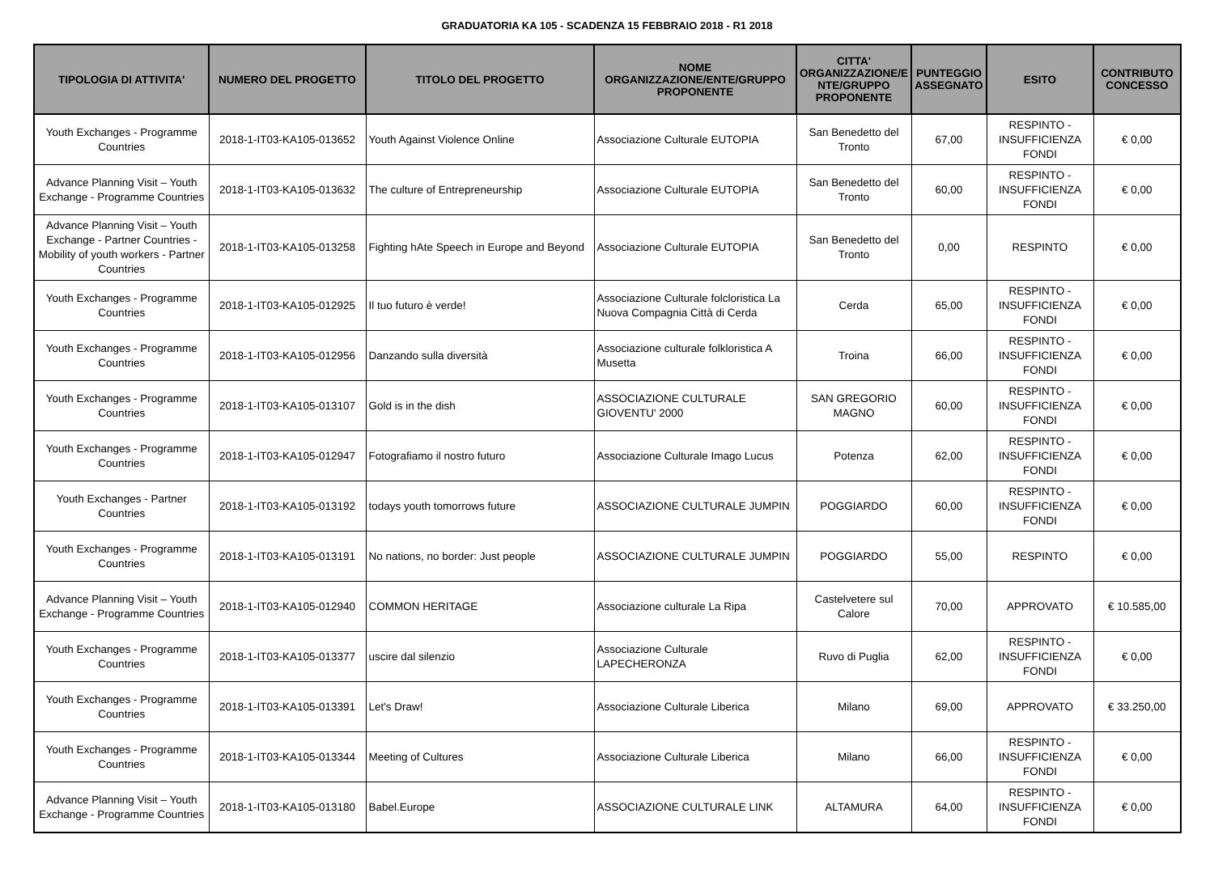GRADUATORIA KA 105 - SCADENZA 15 FEBBRAIO 2018 - R1 2018
| TIPOLOGIA DI ATTIVITA' | NUMERO DEL PROGETTO | TITOLO DEL PROGETTO | NOME ORGANIZZAZIONE/ENTE/GRUPPO PROPONENTE | CITTA' ORGANIZZAZIONE/E NTE/GRUPPO PROPONENTE | PUNTEGGIO ASSEGNATO | ESITO | CONTRIBUTO CONCESSO |
| --- | --- | --- | --- | --- | --- | --- | --- |
| Youth Exchanges - Programme Countries | 2018-1-IT03-KA105-013652 | Youth Against Violence Online | Associazione Culturale EUTOPIA | San Benedetto del Tronto | 67,00 | RESPINTO - INSUFFICIENZA FONDI | € 0,00 |
| Advance Planning Visit – Youth Exchange - Programme Countries | 2018-1-IT03-KA105-013632 | The culture of Entrepreneurship | Associazione Culturale EUTOPIA | San Benedetto del Tronto | 60,00 | RESPINTO - INSUFFICIENZA FONDI | € 0,00 |
| Advance Planning Visit – Youth Exchange - Partner Countries - Mobility of youth workers - Partner Countries | 2018-1-IT03-KA105-013258 | Fighting hAte Speech in Europe and Beyond | Associazione Culturale EUTOPIA | San Benedetto del Tronto | 0,00 | RESPINTO | € 0,00 |
| Youth Exchanges - Programme Countries | 2018-1-IT03-KA105-012925 | Il tuo futuro è verde! | Associazione Culturale folcloristica La Nuova Compagnia Città di Cerda | Cerda | 65,00 | RESPINTO - INSUFFICIENZA FONDI | € 0,00 |
| Youth Exchanges - Programme Countries | 2018-1-IT03-KA105-012956 | Danzando sulla diversità | Associazione culturale folkloristica A Musetta | Troina | 66,00 | RESPINTO - INSUFFICIENZA FONDI | € 0,00 |
| Youth Exchanges - Programme Countries | 2018-1-IT03-KA105-013107 | Gold is in the dish | ASSOCIAZIONE CULTURALE GIOVENTU' 2000 | SAN GREGORIO MAGNO | 60,00 | RESPINTO - INSUFFICIENZA FONDI | € 0,00 |
| Youth Exchanges - Programme Countries | 2018-1-IT03-KA105-012947 | Fotografiamo il nostro futuro | Associazione Culturale Imago Lucus | Potenza | 62,00 | RESPINTO - INSUFFICIENZA FONDI | € 0,00 |
| Youth Exchanges - Partner Countries | 2018-1-IT03-KA105-013192 | todays youth tomorrows future | ASSOCIAZIONE CULTURALE JUMPIN | POGGIARDO | 60,00 | RESPINTO - INSUFFICIENZA FONDI | € 0,00 |
| Youth Exchanges - Programme Countries | 2018-1-IT03-KA105-013191 | No nations, no border: Just people | ASSOCIAZIONE CULTURALE JUMPIN | POGGIARDO | 55,00 | RESPINTO | € 0,00 |
| Advance Planning Visit – Youth Exchange - Programme Countries | 2018-1-IT03-KA105-012940 | COMMON HERITAGE | Associazione culturale La Ripa | Castelvetere sul Calore | 70,00 | APPROVATO | € 10.585,00 |
| Youth Exchanges - Programme Countries | 2018-1-IT03-KA105-013377 | uscire dal silenzio | Associazione Culturale LAPECHERONZA | Ruvo di Puglia | 62,00 | RESPINTO - INSUFFICIENZA FONDI | € 0,00 |
| Youth Exchanges - Programme Countries | 2018-1-IT03-KA105-013391 | Let's Draw! | Associazione Culturale Liberica | Milano | 69,00 | APPROVATO | € 33.250,00 |
| Youth Exchanges - Programme Countries | 2018-1-IT03-KA105-013344 | Meeting of Cultures | Associazione Culturale Liberica | Milano | 66,00 | RESPINTO - INSUFFICIENZA FONDI | € 0,00 |
| Advance Planning Visit – Youth Exchange - Programme Countries | 2018-1-IT03-KA105-013180 | Babel.Europe | ASSOCIAZIONE CULTURALE LINK | ALTAMURA | 64,00 | RESPINTO - INSUFFICIENZA FONDI | € 0,00 |